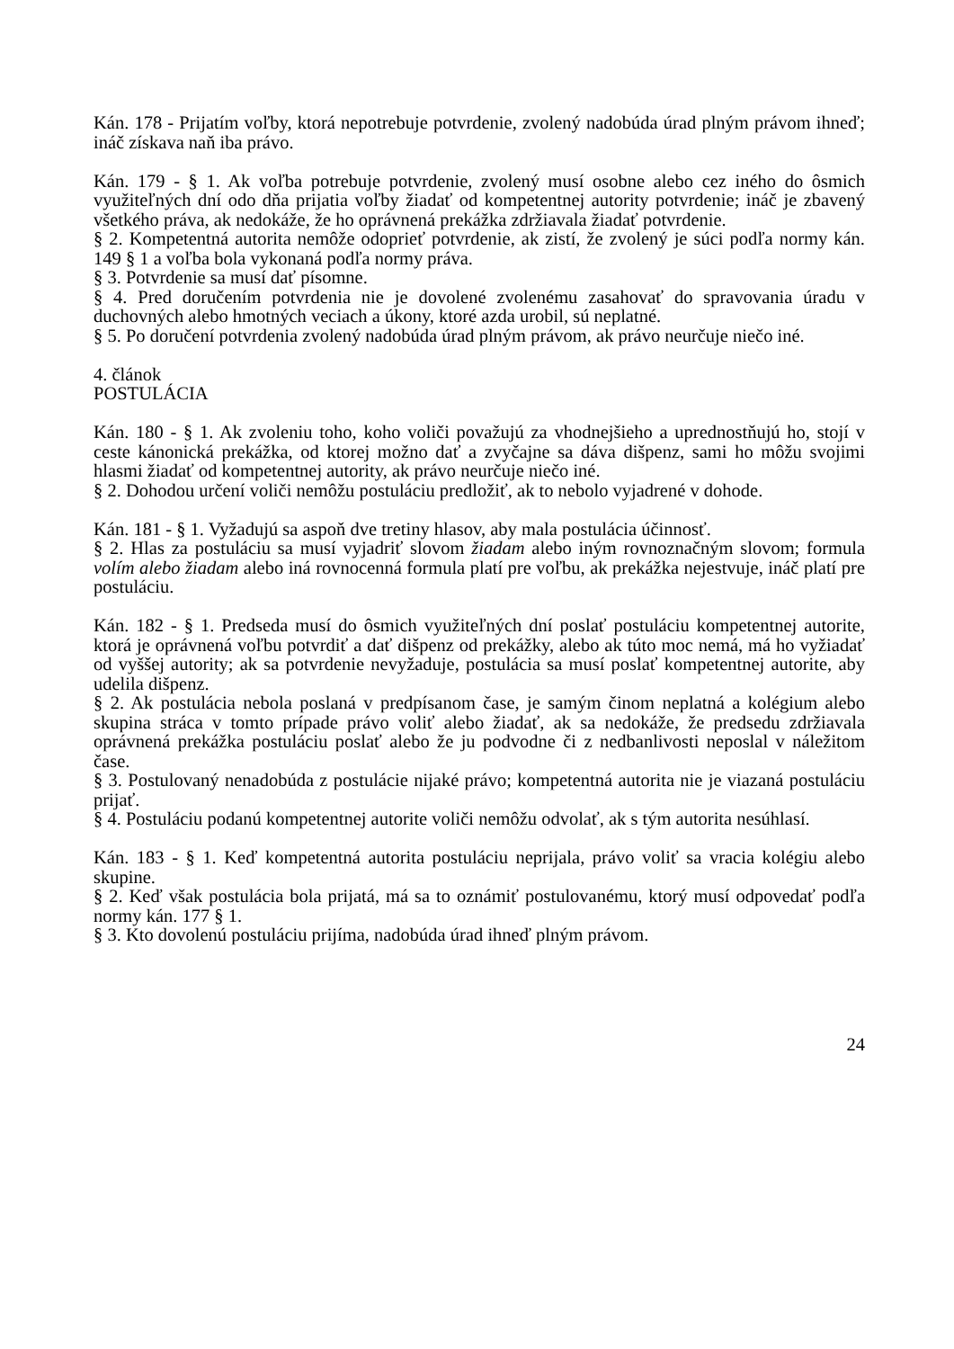Kán. 178 - Prijatím voľby, ktorá nepotrebuje potvrdenie, zvolený nadobúda úrad plným právom ihneď; ináč získava naň iba právo.
Kán. 179 - § 1. Ak voľba potrebuje potvrdenie, zvolený musí osobne alebo cez iného do ôsmich využiteľných dní odo dňa prijatia voľby žiadať od kompetentnej autority potvrdenie; ináč je zbavený všetkého práva, ak nedokáže, že ho oprávnená prekážka zdržiavala žiadať potvrdenie.
§ 2. Kompetentná autorita nemôže odoprieť potvrdenie, ak zistí, že zvolený je súci podľa normy kán. 149 § 1 a voľba bola vykonaná podľa normy práva.
§ 3. Potvrdenie sa musí dať písomne.
§ 4. Pred doručením potvrdenia nie je dovolené zvolenému zasahovať do spravovania úradu v duchovných alebo hmotných veciach a úkony, ktoré azda urobil, sú neplatné.
§ 5. Po doručení potvrdenia zvolený nadobúda úrad plným právom, ak právo neurčuje niečo iné.
4. článok
POSTULÁCIA
Kán. 180 - § 1. Ak zvoleniu toho, koho voliči považujú za vhodnejšieho a uprednostňujú ho, stojí v ceste kánonická prekážka, od ktorej možno dať a zvyčajne sa dáva dišpenz, sami ho môžu svojimi hlasmi žiadať od kompetentnej autority, ak právo neurčuje niečo iné.
§ 2. Dohodou určení voliči nemôžu postuláciu predložiť, ak to nebolo vyjadrené v dohode.
Kán. 181 - § 1. Vyžadujú sa aspoň dve tretiny hlasov, aby mala postulácia účinnosť.
§ 2. Hlas za postuláciu sa musí vyjadriť slovom žiadam alebo iným rovnoznačným slovom; formula volím alebo žiadam alebo iná rovnocenná formula platí pre voľbu, ak prekážka nejestvuje, ináč platí pre postuláciu.
Kán. 182 - § 1. Predseda musí do ôsmich využiteľných dní poslať postuláciu kompetentnej autorite, ktorá je oprávnená voľbu potvrdiť a dať dišpenz od prekážky, alebo ak túto moc nemá, má ho vyžiadať od vyššej autority; ak sa potvrdenie nevyžaduje, postulácia sa musí poslať kompetentnej autorite, aby udelila dišpenz.
§ 2. Ak postulácia nebola poslaná v predpísanom čase, je samým činom neplatná a kolégium alebo skupina stráca v tomto prípade právo voliť alebo žiadať, ak sa nedokáže, že predsedu zdržiavala oprávnená prekážka postuláciu poslať alebo že ju podvodne či z nedbanlivosti neposlal v náležitom čase.
§ 3. Postulovaný nenadobúda z postulácie nijaké právo; kompetentná autorita nie je viazaná postuláciu prijať.
§ 4. Postuláciu podanú kompetentnej autorite voliči nemôžu odvolať, ak s tým autorita nesúhlasí.
Kán. 183 - § 1. Keď kompetentná autorita postuláciu neprijala, právo voliť sa vracia kolégiu alebo skupine.
§ 2. Keď však postulácia bola prijatá, má sa to oznámiť postulovanému, ktorý musí odpovedať podľa normy kán. 177 § 1.
§ 3. Kto dovolenú postuláciu prijíma, nadobúda úrad ihneď plným právom.
24